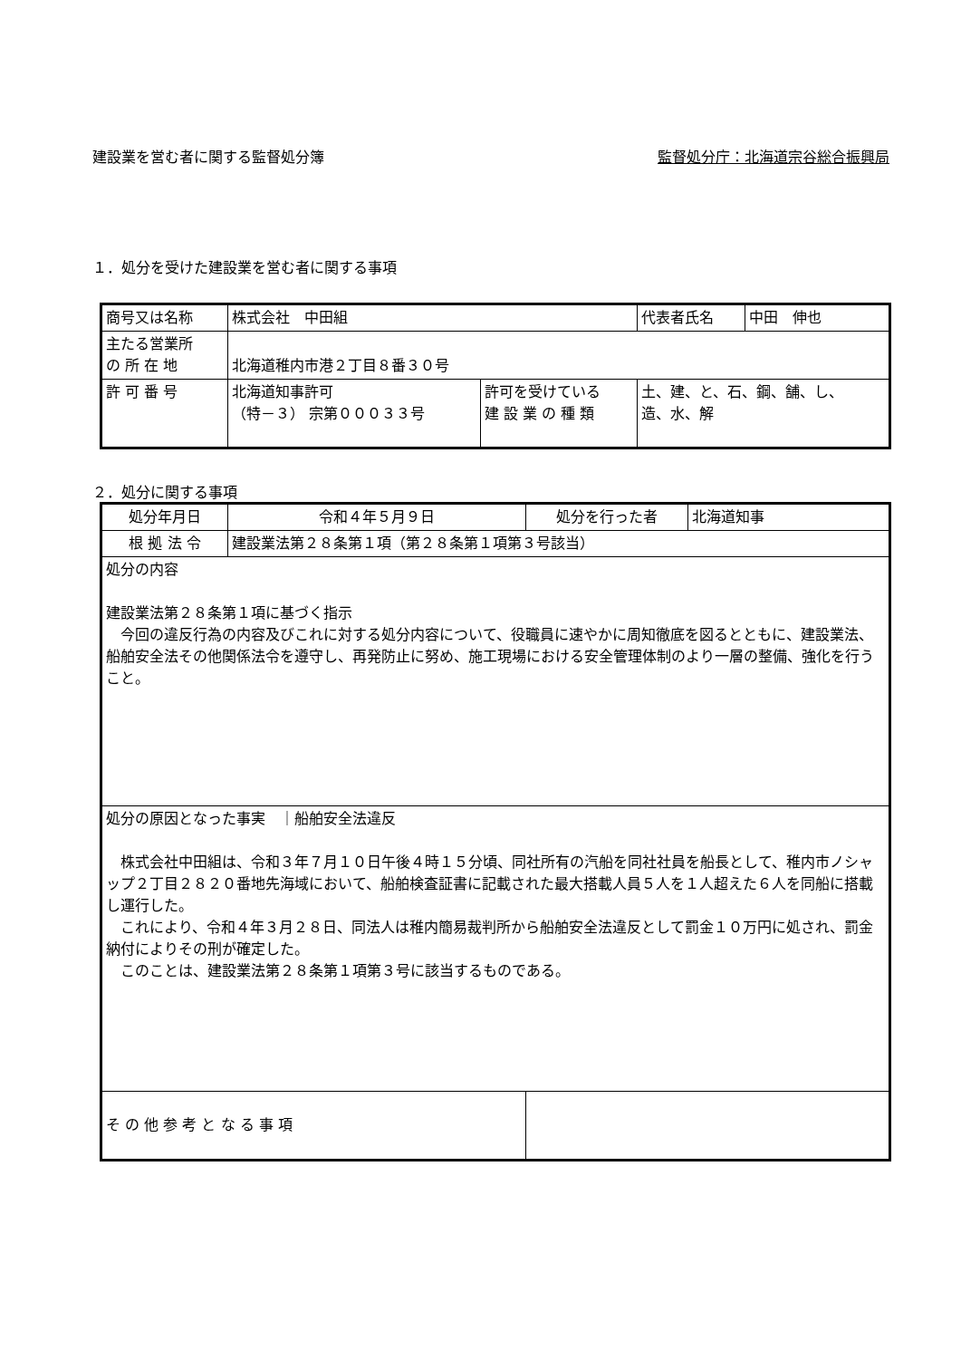建設業を営む者に関する監督処分簿 監督処分庁：北海道宗谷総合振興局
１．処分を受けた建設業を営む者に関する事項
| 商号又は名称 | 株式会社 中田組 | | 代表者氏名 | 中田 伸也 |
| 主たる営業所 の 所 在 地 | 北海道稚内市港２丁目８番３０号 | | | |
| 許 可 番 号 | 北海道知事許可 （特－３） 宗第０００３３号 | 許可を受けている 建 設 業 の 種 類 | 土、建、と、石、鋼、舗、し、 造、水、解 | |
２．処分に関する事項
| 処分年月日 | 令和４年５月９日 | 処分を行った者 | 北海道知事 |
| 根 拠 法 令 | 建設業法第２８条第１項（第２８条第１項第３号該当） | | |
| 処分の内容 建設業法第２８条第１項に基づく指示 今回の違反行為の内容及びこれに対する処分内容について、役職員に速やかに周知徹底を図るとともに、建設業法、船舶安全法その他関係法令を遵守し、再発防止に努め、施工現場における安全管理体制のより一層の整備、強化を行うこと。 | | | |
| 処分の原因となった事実 ｜船舶安全法違反 株式会社中田組は、令和３年７月１０日午後４時１５分頃、同社所有の汽船を同社社員を船長として、稚内市ノシャップ２丁目２８２０番地先海域において、船舶検査証書に記載された最大搭載人員５人を１人超えた６人を同船に搭載し運行した。 これにより、令和４年３月２８日、同法人は稚内簡易裁判所から船舶安全法違反として罰金１０万円に処され、罰金納付によりその刑が確定した。 このことは、建設業法第２８条第１項第３号に該当するものである。 | | | |
| そ の 他 参 考 と な る 事 項 | | | |